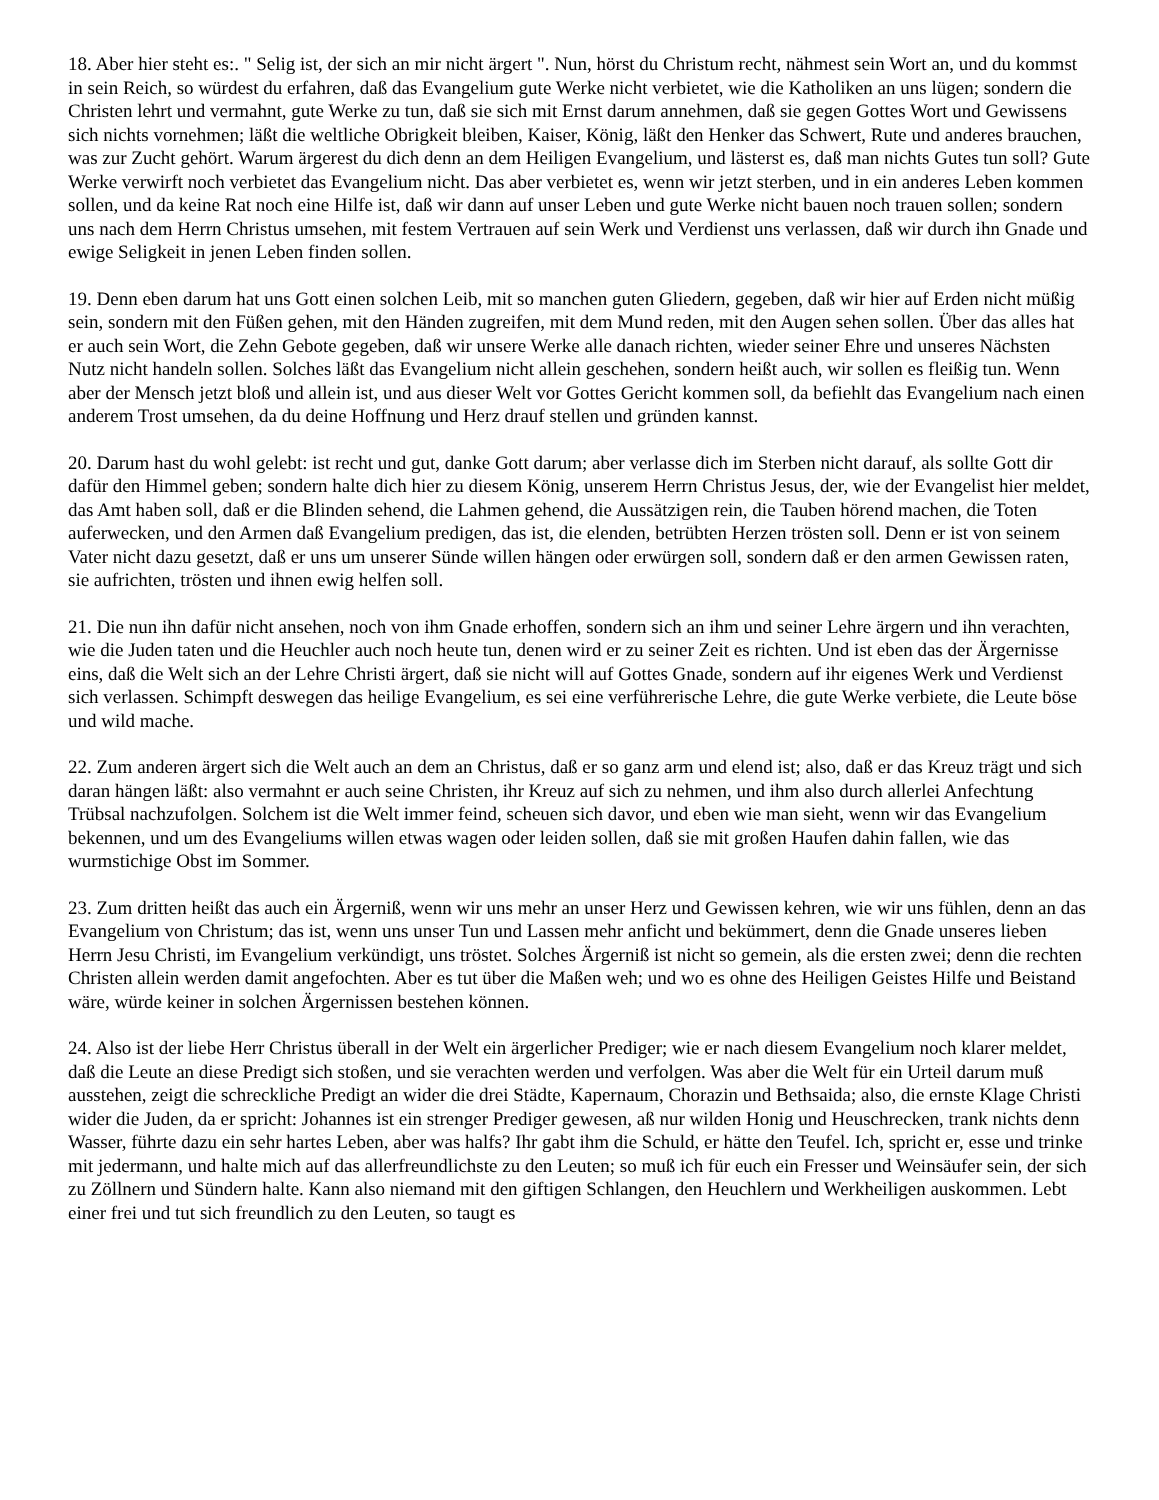18. Aber hier steht es:. " Selig ist, der sich an mir nicht ärgert ". Nun, hörst du Christum recht, nähmest sein Wort an, und du kommst in sein Reich, so würdest du erfahren, daß das Evangelium gute Werke nicht verbietet, wie die Katholiken an uns lügen; sondern die Christen lehrt und vermahnt, gute Werke zu tun, daß sie sich mit Ernst darum annehmen, daß sie gegen Gottes Wort und Gewissens sich nichts vornehmen; läßt die weltliche Obrigkeit bleiben, Kaiser, König, läßt den Henker das Schwert, Rute und anderes brauchen, was zur Zucht gehört. Warum ärgerest du dich denn an dem Heiligen Evangelium, und lästerst es, daß man nichts Gutes tun soll? Gute Werke verwirft noch verbietet das Evangelium nicht. Das aber verbietet es, wenn wir jetzt sterben, und in ein anderes Leben kommen sollen, und da keine Rat noch eine Hilfe ist, daß wir dann auf unser Leben und gute Werke nicht bauen noch trauen sollen; sondern uns nach dem Herrn Christus umsehen, mit festem Vertrauen auf sein Werk und Verdienst uns verlassen, daß wir durch ihn Gnade und ewige Seligkeit in jenen Leben finden sollen.
19. Denn eben darum hat uns Gott einen solchen Leib, mit so manchen guten Gliedern, gegeben, daß wir hier auf Erden nicht müßig sein, sondern mit den Füßen gehen, mit den Händen zugreifen, mit dem Mund reden, mit den Augen sehen sollen. Über das alles hat er auch sein Wort, die Zehn Gebote gegeben, daß wir unsere Werke alle danach richten, wieder seiner Ehre und unseres Nächsten Nutz nicht handeln sollen. Solches läßt das Evangelium nicht allein geschehen, sondern heißt auch, wir sollen es fleißig tun. Wenn aber der Mensch jetzt bloß und allein ist, und aus dieser Welt vor Gottes Gericht kommen soll, da befiehlt das Evangelium nach einen anderem Trost umsehen, da du deine Hoffnung und Herz drauf stellen und gründen kannst.
20. Darum hast du wohl gelebt: ist recht und gut, danke Gott darum; aber verlasse dich im Sterben nicht darauf, als sollte Gott dir dafür den Himmel geben; sondern halte dich hier zu diesem König, unserem Herrn Christus Jesus, der, wie der Evangelist hier meldet, das Amt haben soll, daß er die Blinden sehend, die Lahmen gehend, die Aussätzigen rein, die Tauben hörend machen, die Toten auferwecken, und den Armen daß Evangelium predigen, das ist, die elenden, betrübten Herzen trösten soll. Denn er ist von seinem Vater nicht dazu gesetzt, daß er uns um unserer Sünde willen hängen oder erwürgen soll, sondern daß er den armen Gewissen raten, sie aufrichten, trösten und ihnen ewig helfen soll.
21. Die nun ihn dafür nicht ansehen, noch von ihm Gnade erhoffen, sondern sich an ihm und seiner Lehre ärgern und ihn verachten, wie die Juden taten und die Heuchler auch noch heute tun, denen wird er zu seiner Zeit es richten. Und ist eben das der Ärgernisse eins, daß die Welt sich an der Lehre Christi ärgert, daß sie nicht will auf Gottes Gnade, sondern auf ihr eigenes Werk und Verdienst sich verlassen. Schimpft deswegen das heilige Evangelium, es sei eine verführerische Lehre, die gute Werke verbiete, die Leute böse und wild mache.
22. Zum anderen ärgert sich die Welt auch an dem an Christus, daß er so ganz arm und elend ist; also, daß er das Kreuz trägt und sich daran hängen läßt: also vermahnt er auch seine Christen, ihr Kreuz auf sich zu nehmen, und ihm also durch allerlei Anfechtung Trübsal nachzufolgen. Solchem ist die Welt immer feind, scheuen sich davor, und eben wie man sieht, wenn wir das Evangelium bekennen, und um des Evangeliums willen etwas wagen oder leiden sollen, daß sie mit großen Haufen dahin fallen, wie das wurmstichige Obst im Sommer.
23. Zum dritten heißt das auch ein Ärgerniß, wenn wir uns mehr an unser Herz und Gewissen kehren, wie wir uns fühlen, denn an das Evangelium von Christum; das ist, wenn uns unser Tun und Lassen mehr anficht und bekümmert, denn die Gnade unseres lieben Herrn Jesu Christi, im Evangelium verkündigt, uns tröstet. Solches Ärgerniß ist nicht so gemein, als die ersten zwei; denn die rechten Christen allein werden damit angefochten. Aber es tut über die Maßen weh; und wo es ohne des Heiligen Geistes Hilfe und Beistand wäre, würde keiner in solchen Ärgernissen bestehen können.
24. Also ist der liebe Herr Christus überall in der Welt ein ärgerlicher Prediger; wie er nach diesem Evangelium noch klarer meldet, daß die Leute an diese Predigt sich stoßen, und sie verachten werden und verfolgen. Was aber die Welt für ein Urteil darum muß ausstehen, zeigt die schreckliche Predigt an wider die drei Städte, Kapernaum, Chorazin und Bethsaida; also, die ernste Klage Christi wider die Juden, da er spricht: Johannes ist ein strenger Prediger gewesen, aß nur wilden Honig und Heuschrecken, trank nichts denn Wasser, führte dazu ein sehr hartes Leben, aber was halfs? Ihr gabt ihm die Schuld, er hätte den Teufel. Ich, spricht er, esse und trinke mit jedermann, und halte mich auf das allerfreundlichste zu den Leuten; so muß ich für euch ein Fresser und Weinsäufer sein, der sich zu Zöllnern und Sündern halte. Kann also niemand mit den giftigen Schlangen, den Heuchlern und Werkheiligen auskommen. Lebt einer frei und tut sich freundlich zu den Leuten, so taugt es